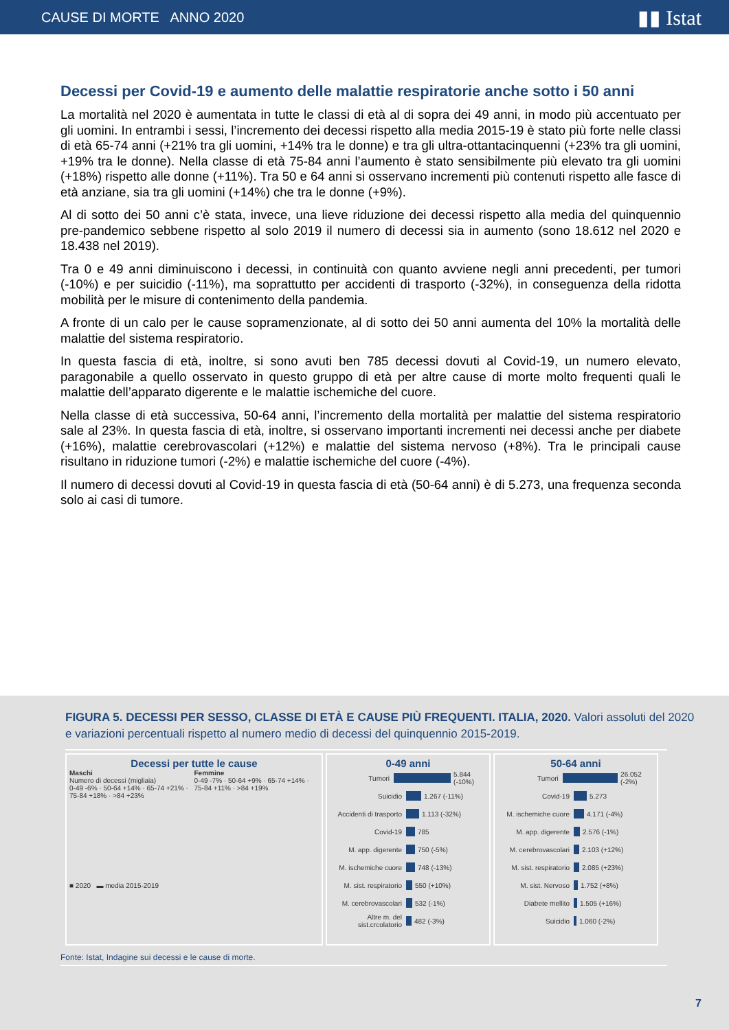CAUSE DI MORTE ANNO 2020 ▮▮ Istat
Decessi per Covid-19 e aumento delle malattie respiratorie anche sotto i 50 anni
La mortalità nel 2020 è aumentata in tutte le classi di età al di sopra dei 49 anni, in modo più accentuato per gli uomini. In entrambi i sessi, l’incremento dei decessi rispetto alla media 2015-19 è stato più forte nelle classi di età 65-74 anni (+21% tra gli uomini, +14% tra le donne) e tra gli ultra-ottantacinquenni (+23% tra gli uomini, +19% tra le donne). Nella classe di età 75-84 anni l’aumento è stato sensibilmente più elevato tra gli uomini (+18%) rispetto alle donne (+11%). Tra 50 e 64 anni si osservano incrementi più contenuti rispetto alle fasce di età anziane, sia tra gli uomini (+14%) che tra le donne (+9%).
Al di sotto dei 50 anni c’è stata, invece, una lieve riduzione dei decessi rispetto alla media del quinquennio pre-pandemico sebbene rispetto al solo 2019 il numero di decessi sia in aumento (sono 18.612 nel 2020 e 18.438 nel 2019).
Tra 0 e 49 anni diminuiscono i decessi, in continuità con quanto avviene negli anni precedenti, per tumori (-10%) e per suicidio (-11%), ma soprattutto per accidenti di trasporto (-32%), in conseguenza della ridotta mobilità per le misure di contenimento della pandemia.
A fronte di un calo per le cause sopramenzionate, al di sotto dei 50 anni aumenta del 10% la mortalità delle malattie del sistema respiratorio.
In questa fascia di età, inoltre, si sono avuti ben 785 decessi dovuti al Covid-19, un numero elevato, paragonabile a quello osservato in questo gruppo di età per altre cause di morte molto frequenti quali le malattie dell’apparato digerente e le malattie ischemiche del cuore.
Nella classe di età successiva, 50-64 anni, l’incremento della mortalità per malattie del sistema respiratorio sale al 23%. In questa fascia di età, inoltre, si osservano importanti incrementi nei decessi anche per diabete (+16%), malattie cerebrovascolari (+12%) e malattie del sistema nervoso (+8%). Tra le principali cause risultano in riduzione tumori (-2%) e malattie ischemiche del cuore (-4%).
Il numero di decessi dovuti al Covid-19 in questa fascia di età (50-64 anni) è di 5.273, una frequenza seconda solo ai casi di tumore.
FIGURA 5. DECESSI PER SESSO, CLASSE DI ETÀ E CAUSE PIÙ FREQUENTI. ITALIA, 2020. Valori assoluti del 2020 e variazioni percentuali rispetto al numero medio di decessi del quinquennio 2015-2019.
Decessi per tutte le cause
Maschi
Numero di decessi (migliaia)
0-49 -6% · 50-64 +14% · 65-74 +21% · 75-84 +18% · >84 +23%
Femmine
0-49 -7% · 50-64 +9% · 65-74 +14% · 75-84 +11% · >84 +19%
■ 2020 ▬ media 2015-2019
0-49 anni
Tumori 5.844 (-10%)
Suicidio 1.267 (-11%)
Accidenti di trasporto 1.113 (-32%)
Covid-19 785
M. app. digerente 750 (-5%)
M. ischemiche cuore 748 (-13%)
M. sist. respiratorio 550 (+10%)
M. cerebrovascolari 532 (-1%)
Altre m. del sist.crcolatorio 482 (-3%)
50-64 anni
Tumori 26.052 (-2%)
Covid-19 5.273
M. ischemiche cuore 4.171 (-4%)
M. app. digerente 2.576 (-1%)
M. cerebrovascolari 2.103 (+12%)
M. sist. respiratorio 2.085 (+23%)
M. sist. Nervoso 1.752 (+8%)
Diabete mellito 1.505 (+16%)
Suicidio 1.060 (-2%)
Fonte: Istat, Indagine sui decessi e le cause di morte.
7